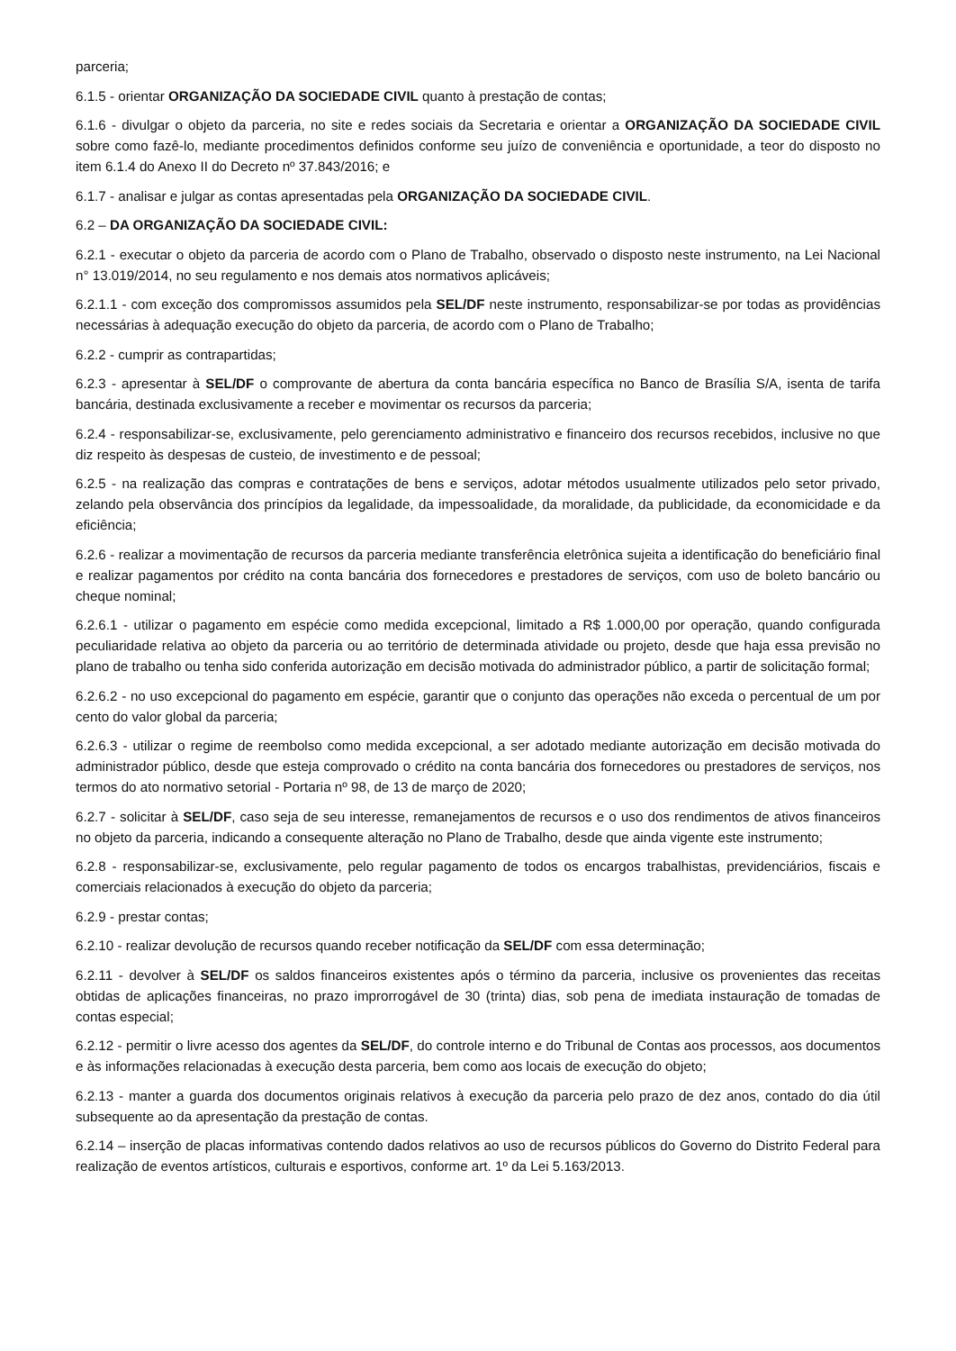parceria;
6.1.5 - orientar ORGANIZAÇÃO DA SOCIEDADE CIVIL quanto à prestação de contas;
6.1.6 - divulgar o objeto da parceria, no site e redes sociais da Secretaria e orientar a ORGANIZAÇÃO DA SOCIEDADE CIVIL sobre como fazê-lo, mediante procedimentos definidos conforme seu juízo de conveniência e oportunidade, a teor do disposto no item 6.1.4 do Anexo II do Decreto nº 37.843/2016; e
6.1.7 - analisar e julgar as contas apresentadas pela ORGANIZAÇÃO DA SOCIEDADE CIVIL.
6.2 – DA ORGANIZAÇÃO DA SOCIEDADE CIVIL:
6.2.1 - executar o objeto da parceria de acordo com o Plano de Trabalho, observado o disposto neste instrumento, na Lei Nacional n° 13.019/2014, no seu regulamento e nos demais atos normativos aplicáveis;
6.2.1.1 - com exceção dos compromissos assumidos pela SEL/DF neste instrumento, responsabilizar-se por todas as providências necessárias à adequação execução do objeto da parceria, de acordo com o Plano de Trabalho;
6.2.2 - cumprir as contrapartidas;
6.2.3 - apresentar à SEL/DF o comprovante de abertura da conta bancária específica no Banco de Brasília S/A, isenta de tarifa bancária, destinada exclusivamente a receber e movimentar os recursos da parceria;
6.2.4 - responsabilizar-se, exclusivamente, pelo gerenciamento administrativo e financeiro dos recursos recebidos, inclusive no que diz respeito às despesas de custeio, de investimento e de pessoal;
6.2.5 - na realização das compras e contratações de bens e serviços, adotar métodos usualmente utilizados pelo setor privado, zelando pela observância dos princípios da legalidade, da impessoalidade, da moralidade, da publicidade, da economicidade e da eficiência;
6.2.6 - realizar a movimentação de recursos da parceria mediante transferência eletrônica sujeita a identificação do beneficiário final e realizar pagamentos por crédito na conta bancária dos fornecedores e prestadores de serviços, com uso de boleto bancário ou cheque nominal;
6.2.6.1 - utilizar o pagamento em espécie como medida excepcional, limitado a R$ 1.000,00 por operação, quando configurada peculiaridade relativa ao objeto da parceria ou ao território de determinada atividade ou projeto, desde que haja essa previsão no plano de trabalho ou tenha sido conferida autorização em decisão motivada do administrador público, a partir de solicitação formal;
6.2.6.2 - no uso excepcional do pagamento em espécie, garantir que o conjunto das operações não exceda o percentual de um por cento do valor global da parceria;
6.2.6.3 - utilizar o regime de reembolso como medida excepcional, a ser adotado mediante autorização em decisão motivada do administrador público, desde que esteja comprovado o crédito na conta bancária dos fornecedores ou prestadores de serviços, nos termos do ato normativo setorial - Portaria nº 98, de 13 de março de 2020;
6.2.7 - solicitar à SEL/DF, caso seja de seu interesse, remanejamentos de recursos e o uso dos rendimentos de ativos financeiros no objeto da parceria, indicando a consequente alteração no Plano de Trabalho, desde que ainda vigente este instrumento;
6.2.8 - responsabilizar-se, exclusivamente, pelo regular pagamento de todos os encargos trabalhistas, previdenciários, fiscais e comerciais relacionados à execução do objeto da parceria;
6.2.9 - prestar contas;
6.2.10 - realizar devolução de recursos quando receber notificação da SEL/DF com essa determinação;
6.2.11 - devolver à SEL/DF os saldos financeiros existentes após o término da parceria, inclusive os provenientes das receitas obtidas de aplicações financeiras, no prazo improrrogável de 30 (trinta) dias, sob pena de imediata instauração de tomadas de contas especial;
6.2.12 - permitir o livre acesso dos agentes da SEL/DF, do controle interno e do Tribunal de Contas aos processos, aos documentos e às informações relacionadas à execução desta parceria, bem como aos locais de execução do objeto;
6.2.13 - manter a guarda dos documentos originais relativos à execução da parceria pelo prazo de dez anos, contado do dia útil subsequente ao da apresentação da prestação de contas.
6.2.14 – inserção de placas informativas contendo dados relativos ao uso de recursos públicos do Governo do Distrito Federal para realização de eventos artísticos, culturais e esportivos, conforme art. 1º da Lei 5.163/2013.